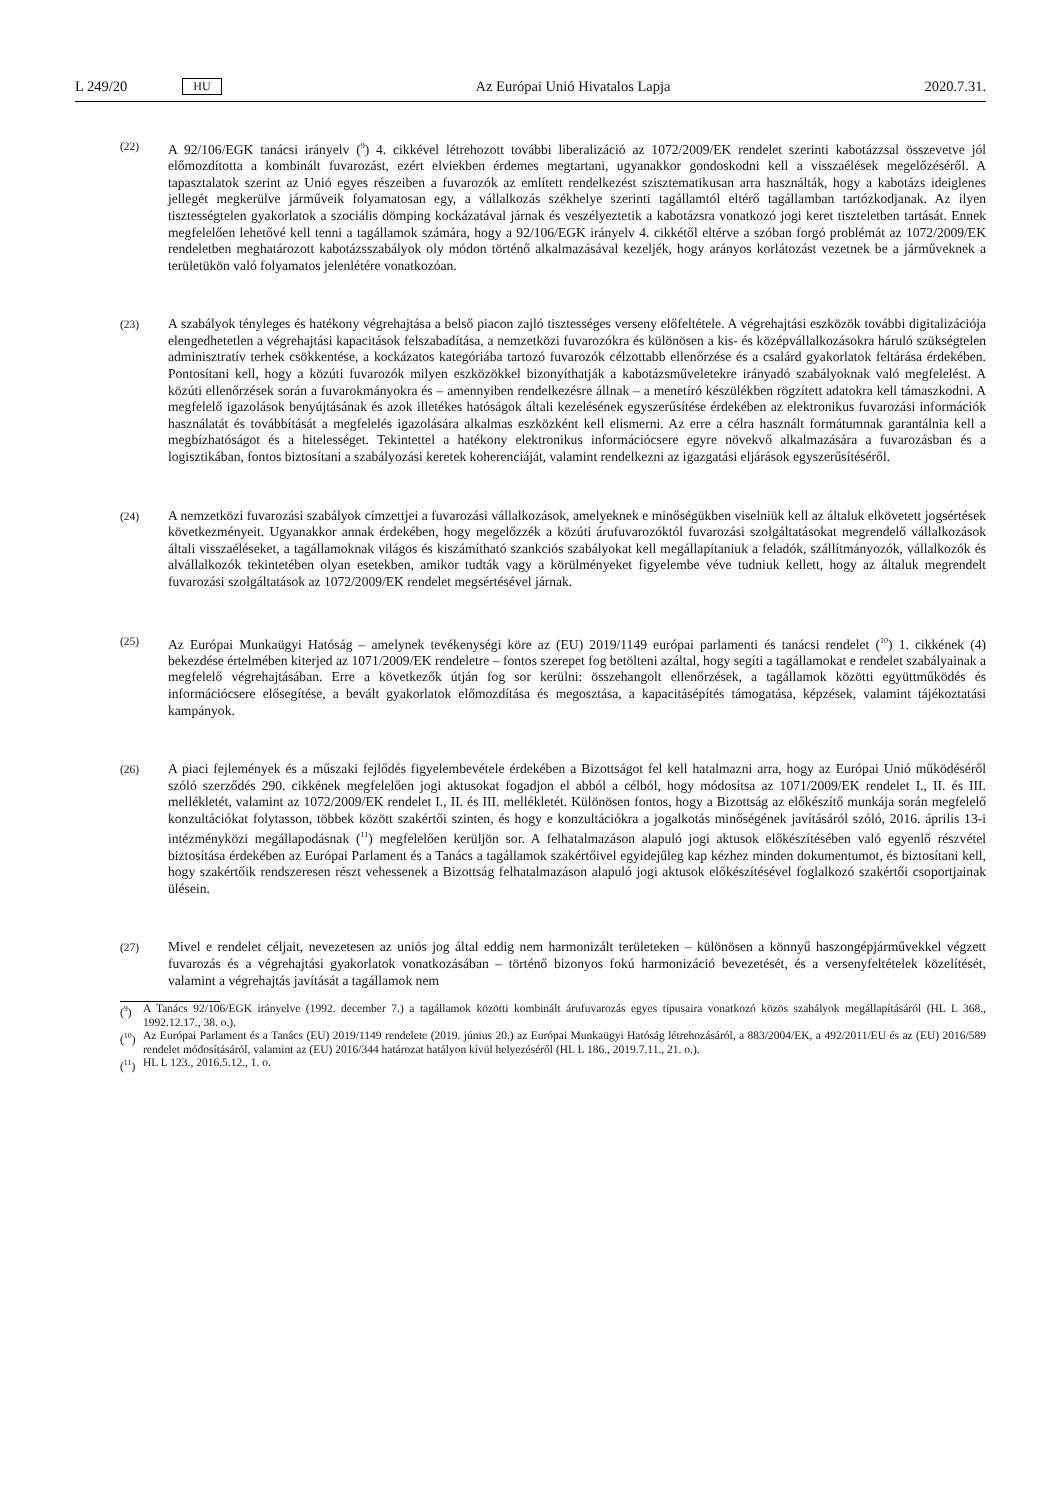L 249/20 HU
Az Európai Unió Hivatalos Lapja 2020.7.31.
(22)
A 92/106/EGK tanácsi irányelv (<sup>9</sup>) 4. cikkével létrehozott további liberalizáció az 1072/2009/EK rendelet szerinti kabotázzsal összevetve jól előmozdította a kombinált fuvarozást, ezért elviekben érdemes megtartani, ugyanakkor gondoskodni kell a visszaélések megelőzéséről. A tapasztalatok szerint az Unió egyes részeiben a fuvarozók az említett rendelkezést szisztematikusan arra használták, hogy a kabotázs ideiglenes jellegét megkerülve járműveik folyamatosan egy, a vállalkozás székhelye szerinti tagállamtól eltérő tagállamban tartózkodjanak. Az ilyen tisztességtelen gyakorlatok a szociális dömping kockázatával járnak és veszélyeztetik a kabotázsra vonatkozó jogi keret tiszteletben tartását. Ennek megfelelően lehetővé kell tenni a tagállamok számára, hogy a 92/106/EGK irányelv 4. cikkétől eltérve a szóban forgó problémát az 1072/2009/EK rendeletben meghatározott kabotázsszabályok oly módon történő alkalmazásával kezeljék, hogy arányos korlátozást vezetnek be a járműveknek a területükön való folyamatos jelenlétére vonatkozóan.
(23)
A szabályok tényleges és hatékony végrehajtása a belső piacon zajló tisztességes verseny előfeltétele. A végrehajtási eszközök további digitalizációja elengedhetetlen a végrehajtási kapacitások felszabadítása, a nemzetközi fuvarozókra és különösen a kis- és középvállalkozásokra háruló szükségtelen adminisztratív terhek csökkentése, a kockázatos kategóriába tartozó fuvarozók célzottabb ellenőrzése és a csalárd gyakorlatok feltárása érdekében. Pontosítani kell, hogy a közúti fuvarozók milyen eszközökkel bizonyíthatják a kabotázsműveletekre irányadó szabályoknak való megfelelést. A közúti ellenőrzések során a fuvarokmányokra és – amennyiben rendelkezésre állnak – a menetíró készülékben rögzített adatokra kell támaszkodni. A megfelelő igazolások benyújtásának és azok illetékes hatóságok általi kezelésének egyszerűsítése érdekében az elektronikus fuvarozási információk használatát és továbbítását a megfelelés igazolására alkalmas eszközként kell elismerni. Az erre a célra használt formátumnak garantálnia kell a megbízhatóságot és a hitelességet. Tekintettel a hatékony elektronikus információcsere egyre növekvő alkalmazására a fuvarozásban és a logisztikában, fontos biztosítani a szabályozási keretek koherenciáját, valamint rendelkezni az igazgatási eljárások egyszerűsítéséről.
(24)
A nemzetközi fuvarozási szabályok címzettjei a fuvarozási vállalkozások, amelyeknek e minőségükben viselniük kell az általuk elkövetett jogsértések következményeit. Ugyanakkor annak érdekében, hogy megelőzzék a közúti árufuvarozóktól fuvarozási szolgáltatásokat megrendelő vállalkozások általi visszaéléseket, a tagállamoknak világos és kiszámítható szankciós szabályokat kell megállapítaniuk a feladók, szállítmányozók, vállalkozók és alvállalkozók tekintetében olyan esetekben, amikor tudták vagy a körülményeket figyelembe véve tudniuk kellett, hogy az általuk megrendelt fuvarozási szolgáltatások az 1072/2009/EK rendelet megsértésével járnak.
(25)
Az Európai Munkaügyi Hatóság – amelynek tevékenységi köre az (EU) 2019/1149 európai parlamenti és tanácsi rendelet (<sup>10</sup>) 1. cikkének (4) bekezdése értelmében kiterjed az 1071/2009/EK rendeletre – fontos szerepet fog betölteni azáltal, hogy segíti a tagállamokat e rendelet szabályainak a megfelelő végrehajtásában. Erre a következők útján fog sor kerülni: összehangolt ellenőrzések, a tagállamok közötti együttműködés és információcsere elősegítése, a bevált gyakorlatok előmozdítása és megosztása, a kapacitásépítés támogatása, képzések, valamint tájékoztatási kampányok.
(26)
A piaci fejlemények és a műszaki fejlődés figyelembevétele érdekében a Bizottságot fel kell hatalmazni arra, hogy az Európai Unió működéséről szóló szerződés 290. cikkének megfelelően jogi aktusokat fogadjon el abból a célból, hogy módosítsa az 1071/2009/EK rendelet I., II. és III. mellékletét, valamint az 1072/2009/EK rendelet I., II. és III. mellékletét. Különösen fontos, hogy a Bizottság az előkészítő munkája során megfelelő konzultációkat folytasson, többek között szakértői szinten, és hogy e konzultációkra a jogalkotás minőségének javításáról szóló, 2016. április 13-i intézményközi megállapodásnak (<sup>11</sup>) megfelelően kerüljön sor. A felhatalmazáson alapuló jogi aktusok előkészítésében való egyenlő részvétel biztosítása érdekében az Európai Parlament és a Tanács a tagállamok szakértőivel egyidejűleg kap kézhez minden dokumentumot, és biztosítani kell, hogy szakértőik rendszeresen részt vehessenek a Bizottság felhatalmazáson alapuló jogi aktusok előkészítésével foglalkozó szakértői csoportjainak ülésein.
(27)
Mivel e rendelet céljait, nevezetesen az uniós jog által eddig nem harmonizált területeken – különösen a könnyű haszongépjárművekkel végzett fuvarozás és a végrehajtási gyakorlatok vonatkozásában – történő bizonyos fokú harmonizáció bevezetését, és a versenyfeltételek közelítését, valamint a végrehajtás javítását a tagállamok nem
(<sup>9</sup>) A Tanács 92/106/EGK irányelve (1992. december 7.) a tagállamok közötti kombinált árufuvarozás egyes típusaira vonatkozó közös szabályok megállapításáról (HL L 368., 1992.12.17., 38. o.).
(<sup>10</sup>) Az Európai Parlament és a Tanács (EU) 2019/1149 rendelete (2019. június 20.) az Európai Munkaügyi Hatóság létrehozásáról, a 883/2004/EK, a 492/2011/EU és az (EU) 2016/589 rendelet módosításáról, valamint az (EU) 2016/344 határozat hatályon kívül helyezéséről (HL L 186., 2019.7.11., 21. o.).
(<sup>11</sup>) HL L 123., 2016.5.12., 1. o.